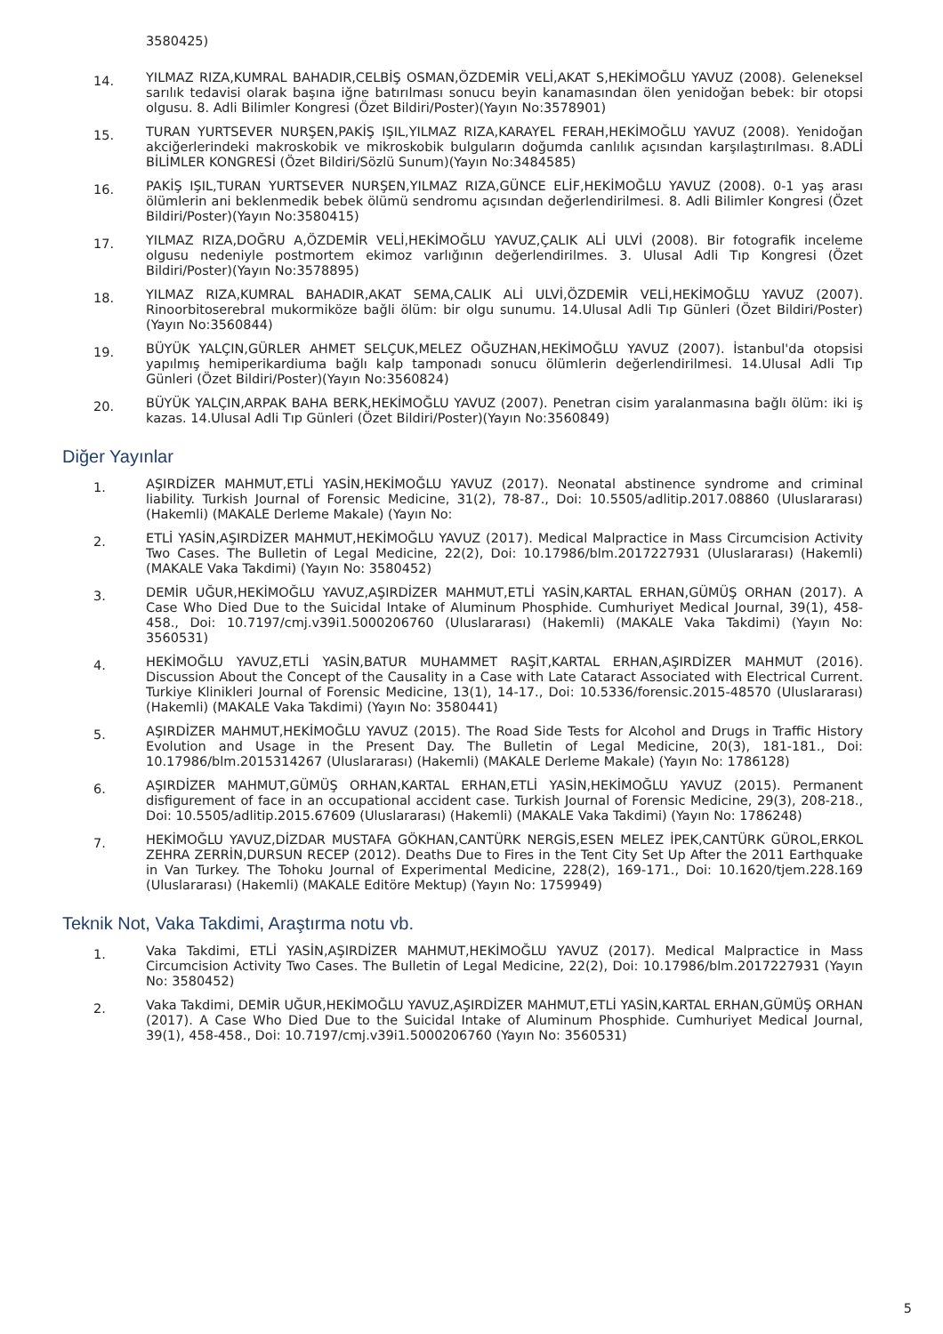3580425)
14.
YILMAZ RIZA,KUMRAL BAHADIR,CELBİŞ OSMAN,ÖZDEMİR VELİ,AKAT S,HEKİMOĞLU YAVUZ (2008). Geleneksel sarılık tedavisi olarak başına iğne batırılması sonucu beyin kanamasından ölen yenidoğan bebek: bir otopsi olgusu. 8. Adli Bilimler Kongresi (Özet Bildiri/Poster)(Yayın No:3578901)
15.
TURAN YURTSEVER NURŞEN,PAKİŞ IŞIL,YILMAZ RIZA,KARAYEL FERAH,HEKİMOĞLU YAVUZ (2008). Yenidoğan akciğerlerindeki makroskobik ve mikroskobik bulguların doğumda canlılık açısından karşılaştırılması. 8.ADLİ BİLİMLER KONGRESİ (Özet Bildiri/Sözlü Sunum)(Yayın No:3484585)
16.
PAKİŞ IŞIL,TURAN YURTSEVER NURŞEN,YILMAZ RIZA,GÜNCE ELİF,HEKİMOĞLU YAVUZ (2008). 0-1 yaş arası ölümlerin ani beklenmedik bebek ölümü sendromu açısından değerlendirilmesi. 8. Adli Bilimler Kongresi (Özet Bildiri/Poster)(Yayın No:3580415)
17.
YILMAZ RIZA,DOĞRU A,ÖZDEMİR VELİ,HEKİMOĞLU YAVUZ,ÇALIK ALİ ULVİ (2008). Bir fotografik inceleme olgusu nedeniyle postmortem ekimoz varlığının değerlendirilmes. 3. Ulusal Adli Tıp Kongresi (Özet Bildiri/Poster)(Yayın No:3578895)
18.
YILMAZ RIZA,KUMRAL BAHADIR,AKAT SEMA,CALIK ALİ ULVİ,ÖZDEMİR VELİ,HEKİMOĞLU YAVUZ (2007). Rinoorbitoserebral mukormiköze bağli ölüm: bir olgu sunumu. 14.Ulusal Adli Tıp Günleri (Özet Bildiri/Poster)(Yayın No:3560844)
19.
BÜYÜK YALÇIN,GÜRLER AHMET SELÇUK,MELEZ OĞUZHAN,HEKİMOĞLU YAVUZ (2007). İstanbul'da otopsisi yapılmış hemiperikardiuma bağlı kalp tamponadı sonucu ölümlerin değerlendirilmesi. 14.Ulusal Adli Tıp Günleri (Özet Bildiri/Poster)(Yayın No:3560824)
20.
BÜYÜK YALÇIN,ARPAK BAHA BERK,HEKİMOĞLU YAVUZ (2007). Penetran cisim yaralanmasına bağlı ölüm: iki iş kazas. 14.Ulusal Adli Tıp Günleri (Özet Bildiri/Poster)(Yayın No:3560849)
Diğer Yayınlar
1.
AŞIRDİZER MAHMUT,ETLİ YASİN,HEKİMOĞLU YAVUZ (2017). Neonatal abstinence syndrome and criminal liability. Turkish Journal of Forensic Medicine, 31(2), 78-87., Doi: 10.5505/adlitip.2017.08860 (Uluslararası) (Hakemli) (MAKALE Derleme Makale) (Yayın No:
2.
ETLİ YASİN,AŞIRDİZER MAHMUT,HEKİMOĞLU YAVUZ (2017). Medical Malpractice in Mass Circumcision Activity Two Cases. The Bulletin of Legal Medicine, 22(2), Doi: 10.17986/blm.2017227931 (Uluslararası) (Hakemli) (MAKALE Vaka Takdimi) (Yayın No: 3580452)
3.
DEMİR UĞUR,HEKİMOĞLU YAVUZ,AŞIRDİZER MAHMUT,ETLİ YASİN,KARTAL ERHAN,GÜMÜŞ ORHAN (2017). A Case Who Died Due to the Suicidal Intake of Aluminum Phosphide. Cumhuriyet Medical Journal, 39(1), 458-458., Doi: 10.7197/cmj.v39i1.5000206760 (Uluslararası) (Hakemli) (MAKALE Vaka Takdimi) (Yayın No: 3560531)
4.
HEKİMOĞLU YAVUZ,ETLİ YASİN,BATUR MUHAMMET RAŞİT,KARTAL ERHAN,AŞIRDİZER MAHMUT (2016). Discussion About the Concept of the Causality in a Case with Late Cataract Associated with Electrical Current. Turkiye Klinikleri Journal of Forensic Medicine, 13(1), 14-17., Doi: 10.5336/forensic.2015-48570 (Uluslararası) (Hakemli) (MAKALE Vaka Takdimi) (Yayın No: 3580441)
5.
AŞIRDİZER MAHMUT,HEKİMOĞLU YAVUZ (2015). The Road Side Tests for Alcohol and Drugs in Traffic History Evolution and Usage in the Present Day. The Bulletin of Legal Medicine, 20(3), 181-181., Doi: 10.17986/blm.2015314267 (Uluslararası) (Hakemli) (MAKALE Derleme Makale) (Yayın No: 1786128)
6.
AŞIRDİZER MAHMUT,GÜMÜŞ ORHAN,KARTAL ERHAN,ETLİ YASİN,HEKİMOĞLU YAVUZ (2015). Permanent disfigurement of face in an occupational accident case. Turkish Journal of Forensic Medicine, 29(3), 208-218., Doi: 10.5505/adlitip.2015.67609 (Uluslararası) (Hakemli) (MAKALE Vaka Takdimi) (Yayın No: 1786248)
7.
HEKİMOĞLU YAVUZ,DİZDAR MUSTAFA GÖKHAN,CANTÜRK NERGİS,ESEN MELEZ İPEK,CANTÜRK GÜROL,ERKOL ZEHRA ZERRİN,DURSUN RECEP (2012). Deaths Due to Fires in the Tent City Set Up After the 2011 Earthquake in Van Turkey. The Tohoku Journal of Experimental Medicine, 228(2), 169-171., Doi: 10.1620/tjem.228.169 (Uluslararası) (Hakemli) (MAKALE Editöre Mektup) (Yayın No: 1759949)
Teknik Not, Vaka Takdimi, Araştırma notu vb.
1.
Vaka Takdimi, ETLİ YASİN,AŞIRDİZER MAHMUT,HEKİMOĞLU YAVUZ (2017). Medical Malpractice in Mass Circumcision Activity Two Cases. The Bulletin of Legal Medicine, 22(2), Doi: 10.17986/blm.2017227931 (Yayın No: 3580452)
2.
Vaka Takdimi, DEMİR UĞUR,HEKİMOĞLU YAVUZ,AŞIRDİZER MAHMUT,ETLİ YASİN,KARTAL ERHAN,GÜMÜŞ ORHAN (2017). A Case Who Died Due to the Suicidal Intake of Aluminum Phosphide. Cumhuriyet Medical Journal, 39(1), 458-458., Doi: 10.7197/cmj.v39i1.5000206760 (Yayın No: 3560531)
5